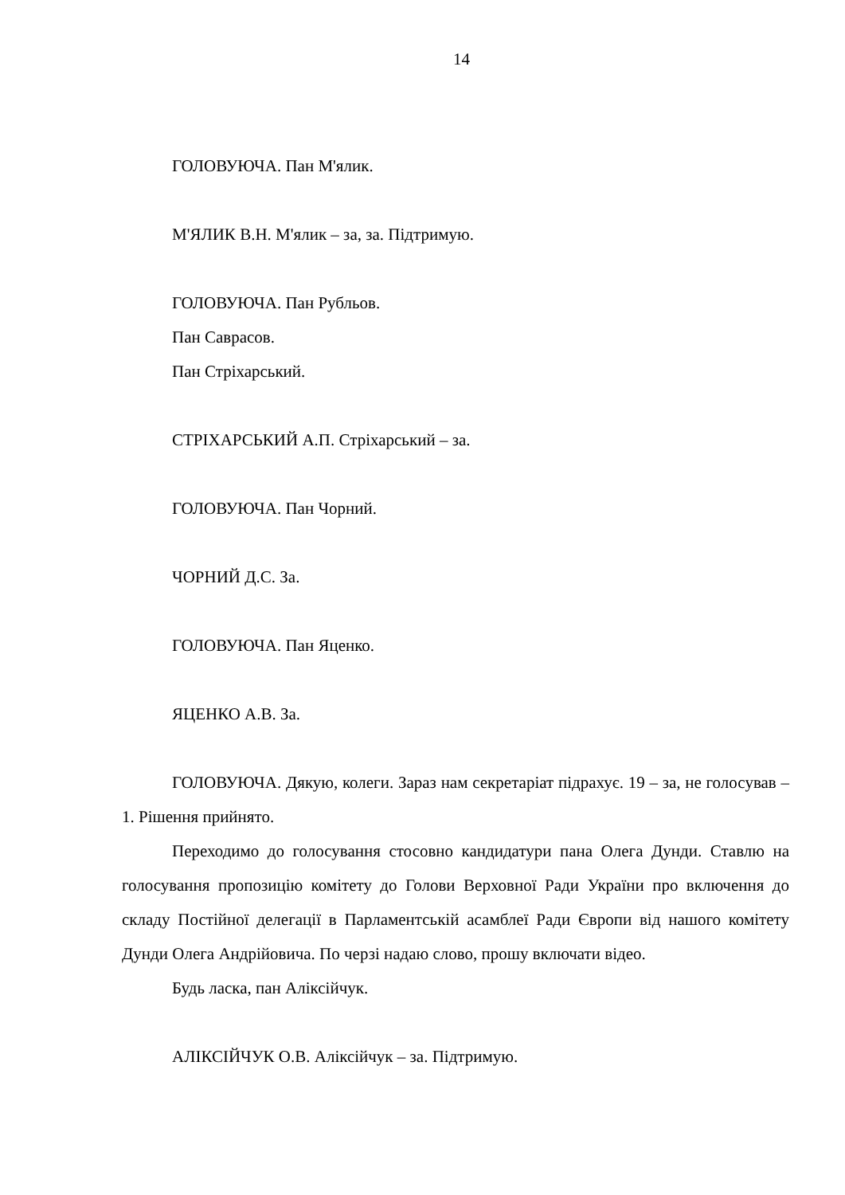14
ГОЛОВУЮЧА. Пан М'ялик.
М'ЯЛИК В.Н. М'ялик – за, за. Підтримую.
ГОЛОВУЮЧА. Пан Рубльов.
Пан Саврасов.
Пан Стріхарський.
СТРІХАРСЬКИЙ А.П. Стріхарський – за.
ГОЛОВУЮЧА. Пан Чорний.
ЧОРНИЙ Д.С. За.
ГОЛОВУЮЧА. Пан Яценко.
ЯЦЕНКО А.В. За.
ГОЛОВУЮЧА. Дякую, колеги. Зараз нам секретаріат підрахує. 19 – за, не голосував – 1. Рішення прийнято.
Переходимо до голосування стосовно кандидатури пана Олега Дунди. Ставлю на голосування пропозицію комітету до Голови Верховної Ради України про включення до складу Постійної делегації в Парламентській асамблеї Ради Європи від нашого комітету Дунди Олега Андрійовича. По черзі надаю слово, прошу включати відео.
Будь ласка, пан Аліксійчук.
АЛІКСІЙЧУК О.В. Аліксійчук – за. Підтримую.